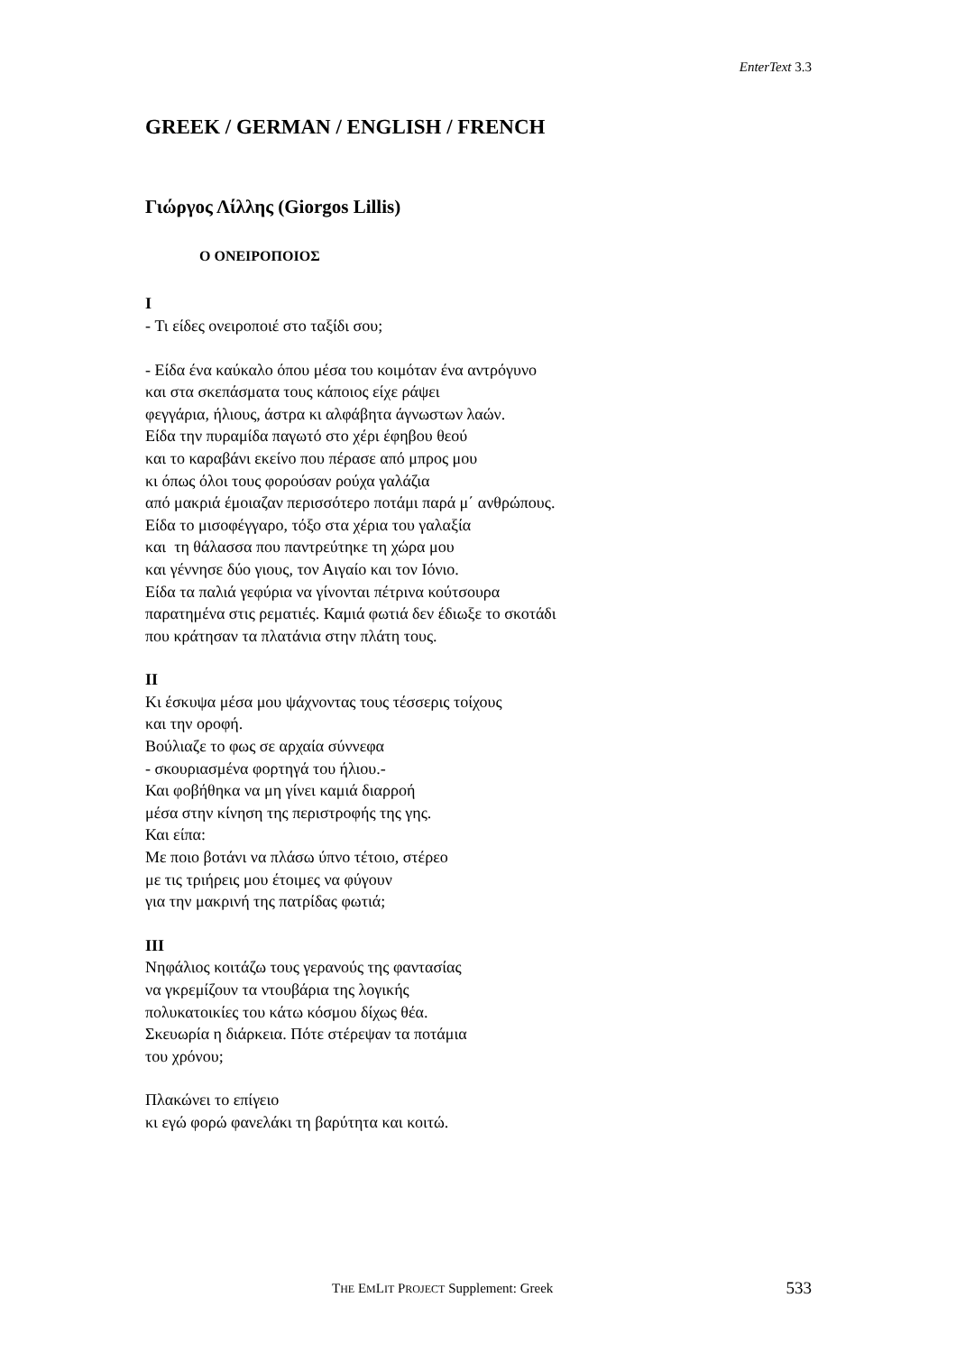EnterText 3.3
GREEK / GERMAN / ENGLISH / FRENCH
Γιώργος Λίλλης (Giorgos Lillis)
Ο ΟΝΕΙΡΟΠΟΙΟΣ
I
- Τι είδες ονειροποιέ στο ταξίδι σου;
- Είδα ένα καύκαλο όπου μέσα του κοιμόταν ένα αντρόγυνο
και στα σκεπάσματα τους κάποιος είχε ράψει
φεγγάρια, ήλιους, άστρα κι αλφάβητα άγνωστων λαών.
Είδα την πυραμίδα παγωτό στο χέρι έφηβου θεού
και το καραβάνι εκείνο που πέρασε από μπρος μου
κι όπως όλοι τους φορούσαν ρούχα γαλάζια
από μακριά έμοιαζαν περισσότερο ποτάμι παρά μ΄ ανθρώπους.
Είδα το μισοφέγγαρο, τόξο στα χέρια του γαλαξία
και τη θάλασσα που παντρεύτηκε τη χώρα μου
και γέννησε δύο γιους, τον Αιγαίο και τον Ιόνιο.
Είδα τα παλιά γεφύρια να γίνονται πέτρινα κούτσουρα
παρατημένα στις ρεματιές. Καμιά φωτιά δεν έδιωξε το σκοτάδι
που κράτησαν τα πλατάνια στην πλάτη τους.
II
Κι έσκυψα μέσα μου ψάχνοντας τους τέσσερις τοίχους
και την οροφή.
Βούλιαζε το φως σε αρχαία σύννεφα
- σκουριασμένα φορτηγά του ήλιου.-
Και φοβήθηκα να μη γίνει καμιά διαρροή
μέσα στην κίνηση της περιστροφής της γης.
Και είπα:
Με ποιο βοτάνι να πλάσω ύπνο τέτοιο, στέρεο
με τις τριήρεις μου έτοιμες να φύγουν
για την μακρινή της πατρίδας φωτιά;
III
Νηφάλιος κοιτάζω τους γερανούς της φαντασίας
να γκρεμίζουν τα ντουβάρια της λογικής
πολυκατοικίες του κάτω κόσμου δίχως θέα.
Σκευωρία η διάρκεια. Πότε στέρεψαν τα ποτάμια
του χρόνου;
Πλακώνει το επίγειο
κι εγώ φορώ φανελάκι τη βαρύτητα και κοιτώ.
THE EMLIT PROJECT Supplement: Greek 533